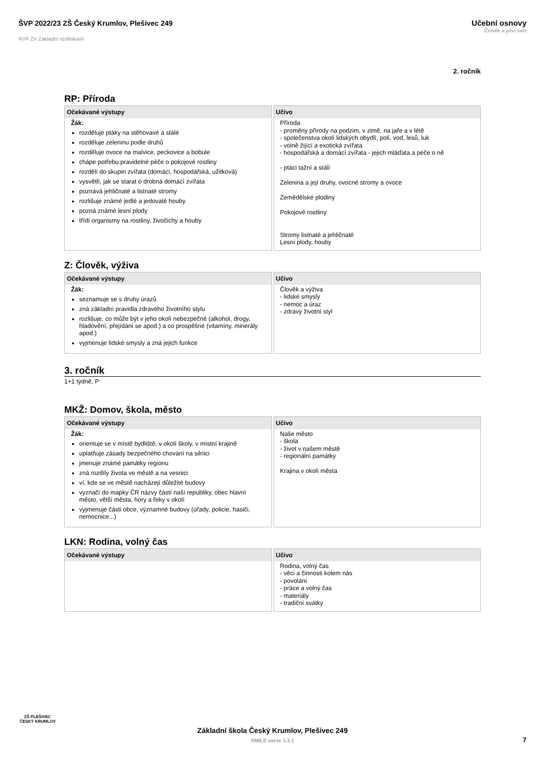ŠVP 2022/23 ZŠ Český Krumlov, Plešivec 249
RVP ZV Základní vzdělávání
Učební osnovy
Člověk a jeho svět
2. ročník
RP: Příroda
| Očekávané výstupy | Učivo |
| --- | --- |
| Žák: rozděluje ptáky na stěhovavé a stálé rozděluje zeleninu podle druhů rozděluje ovoce na malvice, peckovice a bobule chápe potřebu pravidelné péče o pokojové rostliny rozdělí do skupin zvířata (domácí, hospodářská, užitková) vysvětlí, jak se starat o drobná domácí zvířata poznává jehličnaté a listnaté stromy rozlišuje známé jedlé a jedovaté houby pozná známé lesní plody třídí organismy na rostliny, živočichy a houby | Příroda - proměny přírody na podzim, v zimě, na jaře a v létě - společenstva okolí lidských obydlí, polí, vod, lesů, luk - volně žijící a exotická zvířata - hospodářská a domácí zvířata - jejich mláďata a péče o ně - ptáci tažní a stálí Zelenina a její druhy, ovocné stromy a ovoce Zemědělské plodiny Pokojové rostliny Stromy listnaté a jehličnaté Lesní plody, houby |
Z: Člověk, výživa
| Očekávané výstupy | Učivo |
| --- | --- |
| Žák: seznamuje se s druhy úrazů zná základní pravidla zdravého životního stylu rozlišuje, co může být v jeho okolí nebezpečné (alkohol, drogy, hladovění, přejídání se apod.) a co prospěšné (vitamíny, minerály apod.) vyjmenuje lidské smysly a zná jejich funkce | Člověk a výživa - lidské smysly - nemoc a úraz - zdravý životní styl |
3. ročník
1+1 týdně, P
MKŽ: Domov, škola, město
| Očekávané výstupy | Učivo |
| --- | --- |
| Žák: orientuje se v místě bydliště, v okolí školy, v místní krajině uplatňuje zásady bezpečného chování na silnici jmenuje známé památky regionu zná rozdíly života ve městě a na vesnici ví, kde se ve městě nacházejí důležité budovy vyznačí do mapky ČR názvy částí naší republiky, obec hlavní město, větší města, hory a řeky v okolí vyjmenuje části obce, významné budovy (úřady, policie, hasiči, nemocnice...) | Naše město - škola - život v našem městě - regionální památky Krajina v okolí města |
LKN: Rodina, volný čas
| Očekávané výstupy | Učivo |
| --- | --- |
| | Rodina, volný čas - věci a činnosti kolem nás - povolání - práce a volný čas - materiály - tradiční svátky |
ZŠ PLEŠIVEC
ČESKÝ KRUMLOV
Základní škola Český Krumlov, Plešivec 249
SMILE verze 3.3.1
7